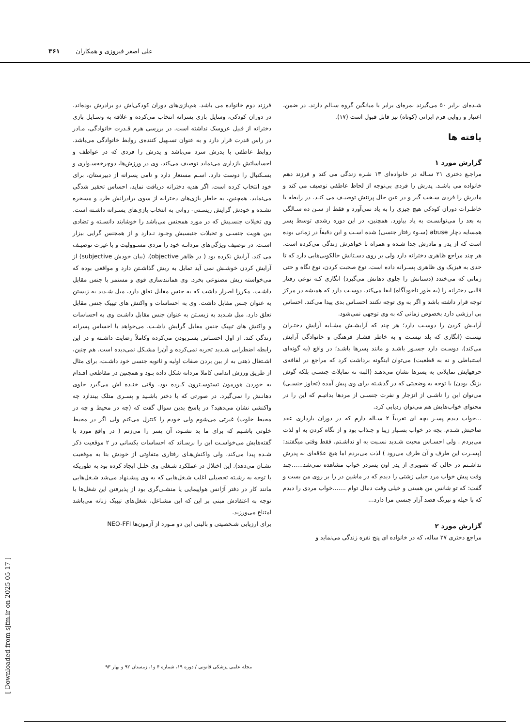علی اصغر فیروزی و همکاران ۳۶۱
شـده‌ای برابر ۵۰ می‌گیرند نمره‌ای برابر با میانگین گروه سـالم دارند. در ضمن، اعتبار و روایی فرم ایرانی (کوتاه) نیز قابل قبول است (۱۷).
یافته ها
گزارش مورد ۱
مراجـع دختری ۲۱ سـاله در خانواده‌ای ۱۳ نفـره زندگی می کند و فرزند دهم خانواده می باشـد. پدرش را فردی بی‌توجه از لحاظ عاطفی توصیف می کند و مادرش را فردی سـخت گیر و در عین حال پرتنش توصیـف می کنـد. در رابطه با خاطـرات دوران کودکی هیچ چیزی را به یاد نمی‌آورد و فقط از سـن ده سـالگی به بعد را می‌توانسـت به یاد بیاورد. همچنین، در این دوره رشدی توسط پسر همسایه دچار abuse (سـوء رفتار جنسی) شده اسـت و این دقیقاً در زمانی بوده است که از پدر و مادرش جدا شـده و همراه با خواهرش زندگی می‌کرده است. هر چند مراجع ظاهری دخترانه دارد ولی بر روی دسـتانش خالکوبی‌هایی دارد که تا حدی به فیزیک وی ظاهری پسـرانه داده است. نوع صحبت کردن، نوع نگاه و حتی زمانی که می‌خندد (دستانش را جلوی دهانش می‌گیرد) انگاری کـه نوعی رفتار قالبی دخترانه را (به طور ناخودآگاه) ایفا می‌کند. دوسـت دارد که همیشه در مرکز توجه قرار داشته باشد و اگر به وی توجه نکنند احسـاس بدی پیدا می‌کند. احساس بی ارزشی دارد بخصوص زمانی که به وی توجهی نمی‌شود.
آرایـش کردن را دوسـت دارد؛ هر چند که آرایشـش مشـابه آرایش دختـران نیسـت (انگاری که بلد نیسـت و به خاطر فشـار فرهنگی و خانوادگی آرایش می‌کند). دوسـت دارد جسـور باشـد و مانند پسرها باشـد؛ در واقع (به گونه‌ای استنباطی و نه به قطعیت) می‌توان اینگونه برداشت کرد که مراجع در لفافه‌ی حرفهایش تمایلاتی به پسرها نشان می‌دهـد (البته نه تمایلات جنسـی بلکه گوش بزنگ بودن) با توجه به وضعیتی که در گذشـته برای وی پیش آمده (تجاوز جنسـی) می‌توان این را ناشـی از انزجار و نفرت جنسـی از مردها بدانیـم که این را در محتوای خواب‌هایش هم می‌توان ردیابی کرد.
...خواب دیدم پسـر بچه ای تقریباً ۲ سـاله دارم که در دوران بارداری عقد صاحبش شـدم. بچه در خواب بسـیار زیبا و جـذاب بود و از نگاه کردن به او لذت می‌بردم . ولی احسـاس محبت شـدید نسـبت به او نداشـتم. فقط وقتی میگفتند: (پسـرت این طرف و آن طرف می‌رود ) لذت می‌بردم اما هیچ علاقه‌ای به پدرش نداشـتم در حالی که تصویری از پدر اون پسردر خواب مشاهده نمی‌شد......چند وقت پیش خواب مرد خیلی زشتی را دیدم که در ماشین در را بر روی من بست و گفت: که تو شانس من هستی و خیلی وقت دنبال توام .......خواب مردی را دیدم که با حیله و نیرنگ قصد آزار جنسی مرا دارد...
گزارش مورد ۲
مراجع دختری ۲۷ ساله، که در خانواده ای پنج نفره زندگی می‌نماید و
فرزند دوم خانواده می باشد. هم‌بازی‌های دوران کودکی‌اش دو برادرش بوده‌اند. در دوران کودکی، وسایل بازی پسرانه انتخاب می‌کرده و علاقه به وسـایل بازی دخترانه از قبیل عروسک نداشته است. در بررسی هرم قـدرت خانوادگی، مـادر در راس قدرت قرار دارد و به عنوان تسـهیل کننده‌ی روابط خانوادگی می‌باشد. روابط عاطفی با پدرش سرد می‌باشد و پدرش را فردی که در عواطف و احساساتش بازداری می‌نماید توصیف می‌کند. وی در ورزش‌ها، دوچرخه‌سـواری و بسـکتبال را دوست دارد. اسـم مستعار دارد و نامی پسرانه از دبیرستان، برای خود انتخاب کرده است. اگر هدیه دخترانه دریافت نماید، احساس تحقیر شدگی می‌نماید. همچنین، به خاطر بازی‌های دخترانه از سوی برادرانش طرد و مسخره نشـده و خودش گرایش زیسـتی- روانی به انتخاب بازی‌های پسـرانه داشـته است. وی تخیلات جنسـیش که در مورد همجنس می‌باشد را خوشایند دانسـته و تضادی بین هویت جنسـی و تخیلات جنیسیش وجـود نـدارد و از همجنس گرایی بیزار اسـت. در توصیف ویژگی‌های مردانـه خود را مردی مسـوولیت و با غیرت توصیـف می کند. آرایش نکرده بود ( در ظاهر objective). (بیان خودش subjective) از آرایش کردن خوشـش نمی آید تمایل به ریش گذاشـتن دارد و مواقعی بوده که می‌خواسته ریش مصنوعی بخرد. وی همانندسازی قوی و مستمر با جنس مقابل داشـت. مکررا اصرار داشت که به جنس مقابل تعلق دارد، میل شـدید به زیستن به عنوان جنس مقابل داشت. وی به احساسات و واکنش های تیپیک جنس مقابل تعلق دارد. میل شـدید به زیسـتن به عنوان جنس مقابل داشـت وی به احساسات و واکنش های تیپیک جنس مقابل گرایش داشـت. می‌خواهد با احساس پسرانه زندگی کند. از اول احسـاس پسـربودن می‌کرده وکاملاً رضایت داشـته و در این رابطه اضطرابی شـدید تجربه نمی‌کرده و آن‌را مشـکل نمی‌دیده است. هم چنین، اشـتغال ذهنی به از بین بردن صفات اولیه و ثانویه جنسی خود داشـت، برای مثال از طریق ورزش اندامی کاملا مردانه شکل داده بـود و همچنین در مقاطعی اقـدام به خوردن هورمون تستوسـترون کـرده بود. وقتی خنـده اش می‌گیرد جلوی دهانـش را نمی‌گیرد. در صورتی که با دختر باشـید و پسـری متلک بیندازد چه واکنشی نشان می‌دهید؟ در پاسخ بدین سوال گفت که (چه در محیط و چه در محیط خلوت) غیرتی می‌شوم ولی خودم را کنترل می‌کنم ولی اگر در محیط خلوتی باشـیم که برای ما بد نشـود، آن پسر را می‌زنم ( در واقع مورد با گفته‌هایش می‌خواسـت این را برسـاند که احساسات یکسانی در ۲ موقعیت ذکر شـده پیدا می‌کند، ولی واکنش‌هـای رفتاری متفاوتی از خودش بنا به موقعیت نشـان می‌دهد). این اختلال در عملکرد شـغلی وی خلـل ایجاد کرده بود به طوریکه با توجه به رشـته تحصیلی اغلب شـغل‌هایی که به وی پیشـنهاد می‌شد شـغل‌هایی مانند کار در دفتر آژانس هواپیمایی یا منشـی‌گری بود از پذیرفتن این شغل‌ها با توجه به اعتقادش مبنی بر این که این مشـاغل، شغل‌های تیپیک زنانه می‌باشد امتناع می‌ورزید.
برای ارزیابی شـخصیتی و بالینی این دو مـورد از آزمون‌ها NEO-FFI
مجله علمی پزشکی قانونی / دوره ۱۹، شماره ۴ و۱، زمستان ۹۲ و بهار ۹۳
[ Downloaded from sjfm.ir on 2025-05-17 ]